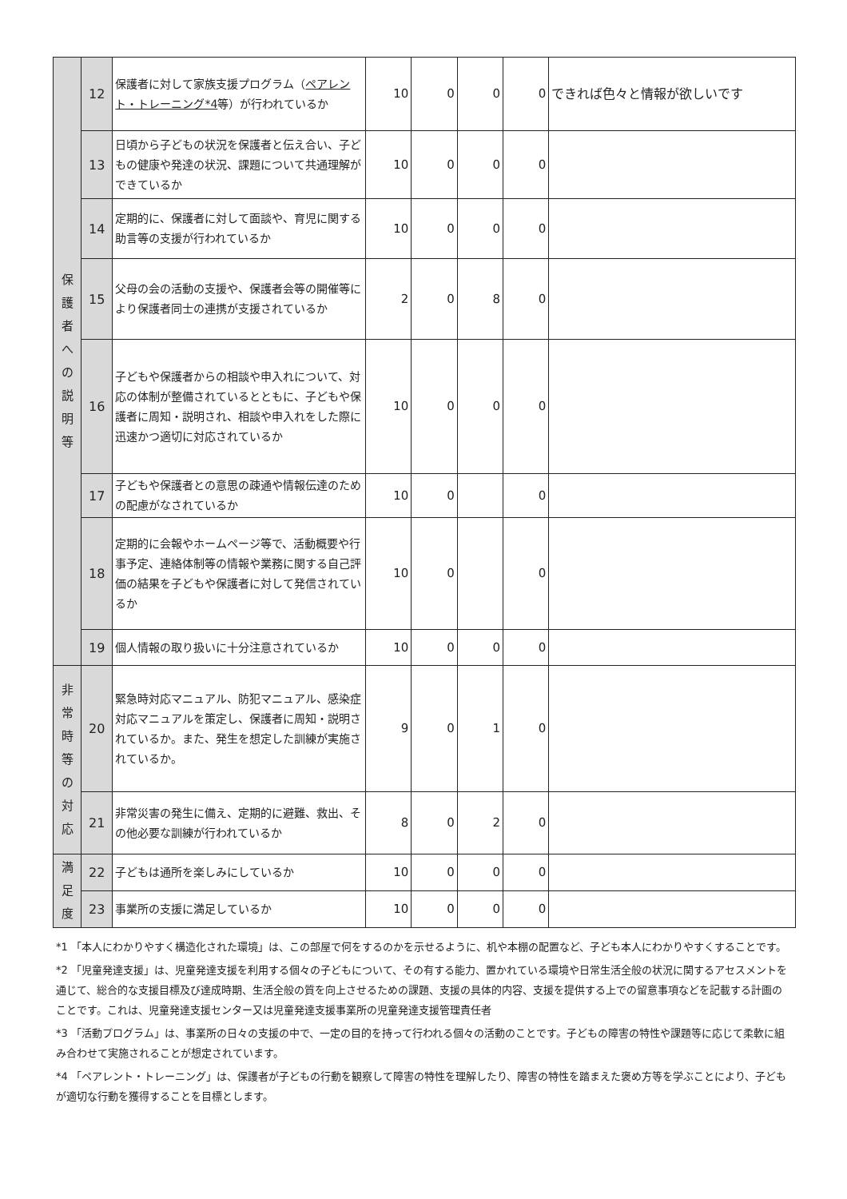| 保 護 者 へ の 説 明 等 | 12 | 保護者に対して家族支援プログラム（ ペアレント・トレーニング*4 等）が行われているか | 10 | 0 | 0 | 0 | できれば色々と情報が欲しいです |
| | 13 | 日頃から子どもの状況を保護者と伝え合い、子どもの健康や発達の状況、課題について共通理解ができているか | 10 | 0 | 0 | 0 | |
| | 14 | 定期的に、保護者に対して面談や、育児に関する助言等の支援が行われているか | 10 | 0 | 0 | 0 | |
| | 15 | 父母の会の活動の支援や、保護者会等の開催等により保護者同士の連携が支援されているか | 2 | 0 | 8 | 0 | |
| | 16 | 子どもや保護者からの相談や申入れについて、対応の体制が整備されているとともに、子どもや保護者に周知・説明され、相談や申入れをした際に迅速かつ適切に対応されているか | 10 | 0 | 0 | 0 | |
| | 17 | 子どもや保護者との意思の疎通や情報伝達のための配慮がなされているか | 10 | 0 | | 0 | |
| | 18 | 定期的に会報やホームページ等で、活動概要や行事予定、連絡体制等の情報や業務に関する自己評価の結果を子どもや保護者に対して発信されているか | 10 | 0 | | 0 | |
| | 19 | 個人情報の取り扱いに十分注意されているか | 10 | 0 | 0 | 0 | |
| 非 常 時 等 の 対 応 | 20 | 緊急時対応マニュアル、防犯マニュアル、感染症対応マニュアルを策定し、保護者に周知・説明されているか。また、発生を想定した訓練が実施されているか。 | 9 | 0 | 1 | 0 | |
| | 21 | 非常災害の発生に備え、定期的に避難、救出、その他必要な訓練が行われているか | 8 | 0 | 2 | 0 | |
| 満 足 度 | 22 | 子どもは通所を楽しみにしているか | 10 | 0 | 0 | 0 | |
| | 23 | 事業所の支援に満足しているか | 10 | 0 | 0 | 0 | |
*1 「本人にわかりやすく構造化された環境」は、この部屋で何をするのかを示せるように、机や本棚の配置など、子ども本人にわかりやすくすることです。
*2 「児童発達支援」は、児童発達支援を利用する個々の子どもについて、その有する能力、置かれている環境や日常生活全般の状況に関するアセスメントを通じて、総合的な支援目標及び達成時期、生活全般の質を向上させるための課題、支援の具体的内容、支援を提供する上での留意事項などを記載する計画のことです。これは、児童発達支援センター又は児童発達支援事業所の児童発達支援管理責任者
*3 「活動プログラム」は、事業所の日々の支援の中で、一定の目的を持って行われる個々の活動のことです。子どもの障害の特性や課題等に応じて柔軟に組み合わせて実施されることが想定されています。
*4 「ペアレント・トレーニング」は、保護者が子どもの行動を観察して障害の特性を理解したり、障害の特性を踏まえた褒め方等を学ぶことにより、子どもが適切な行動を獲得することを目標とします。